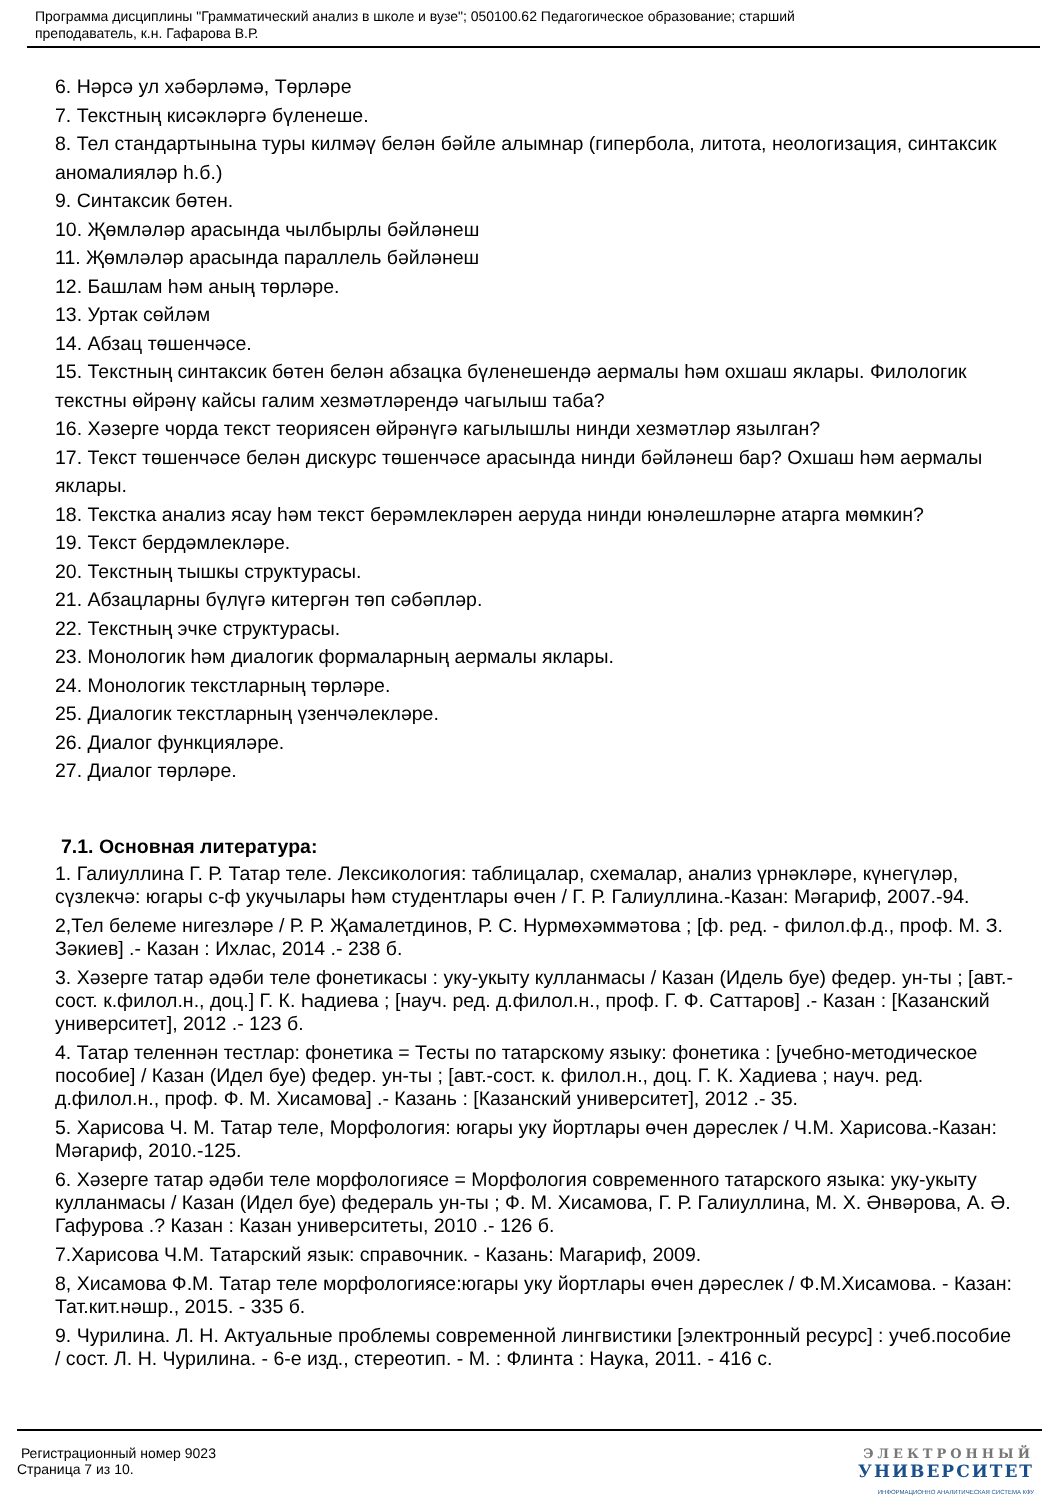Программа дисциплины "Грамматический анализ в школе и вузе"; 050100.62 Педагогическое образование; старший
преподаватель, к.н. Гафарова В.Р.
6. Нәрсә ул хәбәрләмә, Төрләре
7. Текстның кисәкләргә бүленеше.
8. Тел стандартынына туры килмәү белән бәйле алымнар (гипербола, литота, неологизация, синтаксик аномалияләр һ.б.)
9. Синтаксик бөтен.
10. Җөмләләр арасында чылбырлы бәйләнеш
11. Җөмләләр арасында параллель бәйләнеш
12. Башлам һәм аның төрләре.
13. Уртак сөйләм
14. Абзац төшенчәсе.
15. Текстның синтаксик бөтен белән абзацка бүленешендә аермалы һәм охшаш яклары. Филологик текстны өйрәнү кайсы галим хезмәтләрендә чагылыш таба?
16. Хәзерге чорда текст теориясен өйрәнүгә кагылышлы нинди хезмәтләр язылган?
17. Текст төшенчәсе белән дискурс төшенчәсе арасында нинди бәйләнеш бар? Охшаш һәм аермалы яклары.
18. Текстка анализ ясау һәм текст берәмлекләрен аеруда нинди юнәлешләрне атарга мөмкин?
19. Текст бердәмлекләре.
20. Текстның тышкы структурасы.
21. Абзацларны бүлүгә китергән төп сәбәпләр.
22. Текстның эчке структурасы.
23. Монологик һәм диалогик формаларның аермалы яклары.
24. Монологик текстларның төрләре.
25. Диалогик текстларның үзенчәлекләре.
26. Диалог функцияләре.
27. Диалог төрләре.
7.1. Основная литература:
1. Галиуллина Г. Р. Татар теле. Лексикология: таблицалар, схемалар, анализ үрнәкләре, күнегүләр, сүзлекчә: югары с-ф укучылары һәм студентлары өчен / Г. Р. Галиуллина.-Казан: Мәгариф, 2007.-94.
2,Тел белеме нигезләре / Р. Р. Җамалетдинов, Р. С. Нурмөхәммәтова ; [ф. ред. - филол.ф.д., проф. М. З. Зәкиев] .- Казан : Ихлас, 2014 .- 238 б.
3. Хәзерге татар әдәби теле фонетикасы : уку-укыту кулланмасы / Казан (Идель буе) федер. ун-ты ; [авт.-сост. к.филол.н., доц.] Г. К. Һадиева ; [науч. ред. д.филол.н., проф. Г. Ф. Саттаров] .- Казан : [Казанский университет], 2012 .- 123 б.
4. Татар теленнән тестлар: фонетика = Тесты по татарскому языку: фонетика : [учебно-методическое пособие] / Казан (Идел буе) федер. ун-ты ; [авт.-сост. к. филол.н., доц. Г. К. Хадиева ; науч. ред. д.филол.н., проф. Ф. М. Хисамова] .- Казань : [Казанский университет], 2012 .- 35.
5. Харисова Ч. М. Татар теле, Морфология: югары уку йортлары өчен дәреслек / Ч.М. Харисова.-Казан: Мәгариф, 2010.-125.
6. Хәзерге татар әдәби теле морфологиясе = Морфология современного татарского языка: уку-укыту кулланмасы / Казан (Идел буе) федераль ун-ты ; Ф. М. Хисамова, Г. Р. Галиуллина, М. Х. Әнвәрова, А. Ә. Гафурова .? Казан : Казан университеты, 2010 .- 126 б.
7.Харисова Ч.М. Татарский язык: справочник. - Казань: Магариф, 2009.
8, Хисамова Ф.М. Татар теле морфологиясе:югары уку йортлары өчен дәреслек / Ф.М.Хисамова. - Казан: Тат.кит.нәшр., 2015. - 335 б.
9. Чурилина. Л. Н. Актуальные проблемы современной лингвистики [электронный ресурс] : учеб.пособие / сост. Л. Н. Чурилина. - 6-е изд., стереотип. - М. : Флинта : Наука, 2011. - 416 с.
Регистрационный номер 9023
Страница 7 из 10.
ЭЛЕКТРОННЫЙ
УНИВЕРСИТЕТ
ИНФОРМАЦИОННО АНАЛИТИЧЕСКАЯ СИСТЕМА КФУ